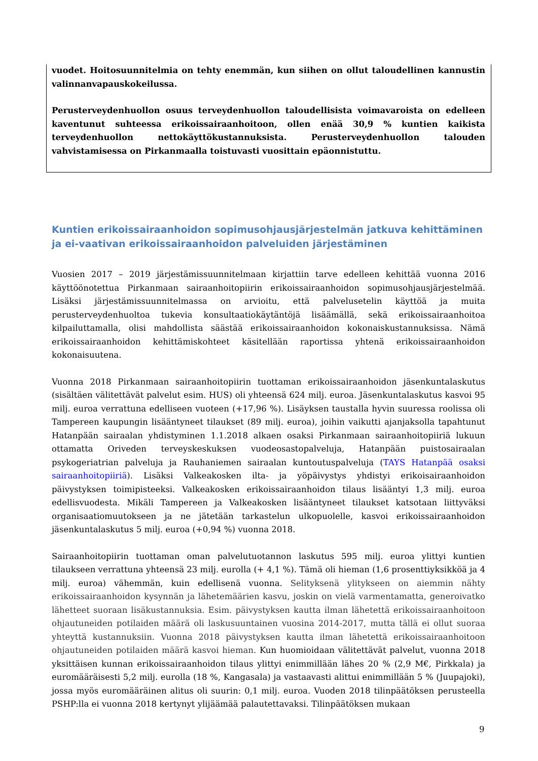vuodet. Hoitosuunnitelmia on tehty enemmän, kun siihen on ollut taloudellinen kannustin valinnanvapauskokeilussa.
Perusterveydenhuollon osuus terveydenhuollon taloudellisista voimavaroista on edelleen kaventunut suhteessa erikoissairaanhoitoon, ollen enää 30,9 % kuntien kaikista terveydenhuollon nettokäyttökustannuksista. Perusterveydenhuollon talouden vahvistamisessa on Pirkanmaalla toistuvasti vuosittain epäonnistuttu.
Kuntien erikoissairaanhoidon sopimusohjausjärjestelmän jatkuva kehittäminen ja ei-vaativan erikoissairaanhoidon palveluiden järjestäminen
Vuosien 2017 – 2019 järjestämissuunnitelmaan kirjattiin tarve edelleen kehittää vuonna 2016 käyttöönotettua Pirkanmaan sairaanhoitopiirin erikoissairaanhoidon sopimusohjausjärjestelmää. Lisäksi järjestämissuunnitelmassa on arvioitu, että palvelusetelin käyttöä ja muita perusterveydenhuoltoa tukevia konsultaatiokäytäntöjä lisäämällä, sekä erikoissairaanhoitoa kilpailuttamalla, olisi mahdollista säästää erikoissairaanhoidon kokonaiskustannuksissa. Nämä erikoissairaanhoidon kehittämiskohteet käsitellään raportissa yhtenä erikoissairaanhoidon kokonaisuutena.
Vuonna 2018 Pirkanmaan sairaanhoitopiirin tuottaman erikoissairaanhoidon jäsenkuntalaskutus (sisältäen välitettävät palvelut esim. HUS) oli yhteensä 624 milj. euroa. Jäsenkuntalaskutus kasvoi 95 milj. euroa verrattuna edelliseen vuoteen (+17,96 %). Lisäyksen taustalla hyvin suuressa roolissa oli Tampereen kaupungin lisääntyneet tilaukset (89 milj. euroa), joihin vaikutti ajanjaksolla tapahtunut Hatanpään sairaalan yhdistyminen 1.1.2018 alkaen osaksi Pirkanmaan sairaanhoitopiiriä lukuun ottamatta Oriveden terveyskeskuksen vuodeosastopalveluja, Hatanpään puistosairaalan psykogeriatrian palveluja ja Rauhaniemen sairaalan kuntoutuspalveluja (TAYS Hatanpää osaksi sairaanhoitopiiriä). Lisäksi Valkeakosken ilta- ja yöpäivystys yhdistyi erikoisairaanhoidon päivystyksen toimipisteeksi. Valkeakosken erikoissairaanhoidon tilaus lisääntyi 1,3 milj. euroa edellisvuodesta. Mikäli Tampereen ja Valkeakosken lisääntyneet tilaukset katsotaan liittyväksi organisaatiomuutokseen ja ne jätetään tarkastelun ulkopuolelle, kasvoi erikoissairaanhoidon jäsenkuntalaskutus 5 milj. euroa (+0,94 %) vuonna 2018.
Sairaanhoitopiirin tuottaman oman palvelutuotannon laskutus 595 milj. euroa ylittyi kuntien tilaukseen verrattuna yhteensä 23 milj. eurolla (+ 4,1 %). Tämä oli hieman (1,6 prosenttiyksikköä ja 4 milj. euroa) vähemmän, kuin edellisenä vuonna. Selityksenä ylitykseen on aiemmin nähty erikoissairaanhoidon kysynnän ja lähetemäärien kasvu, joskin on vielä varmentamatta, generoivatko lähetteet suoraan lisäkustannuksia. Esim. päivystyksen kautta ilman lähetettä erikoissairaanhoitoon ohjautuneiden potilaiden määrä oli laskusuuntainen vuosina 2014-2017, mutta tällä ei ollut suoraa yhteyttä kustannuksiin. Vuonna 2018 päivystyksen kautta ilman lähetettä erikoissairaanhoitoon ohjautuneiden potilaiden määrä kasvoi hieman. Kun huomioidaan välitettävät palvelut, vuonna 2018 yksittäisen kunnan erikoissairaanhoidon tilaus ylittyi enimmillään lähes 20 % (2,9 M€, Pirkkala) ja euromääräisesti 5,2 milj. eurolla (18 %, Kangasala) ja vastaavasti alittui enimmillään 5 % (Juupajoki), jossa myös euromääräinen alitus oli suurin: 0,1 milj. euroa. Vuoden 2018 tilinpäätöksen perusteella PSHP:lla ei vuonna 2018 kertynyt ylijäämää palautettavaksi. Tilinpäätöksen mukaan
9